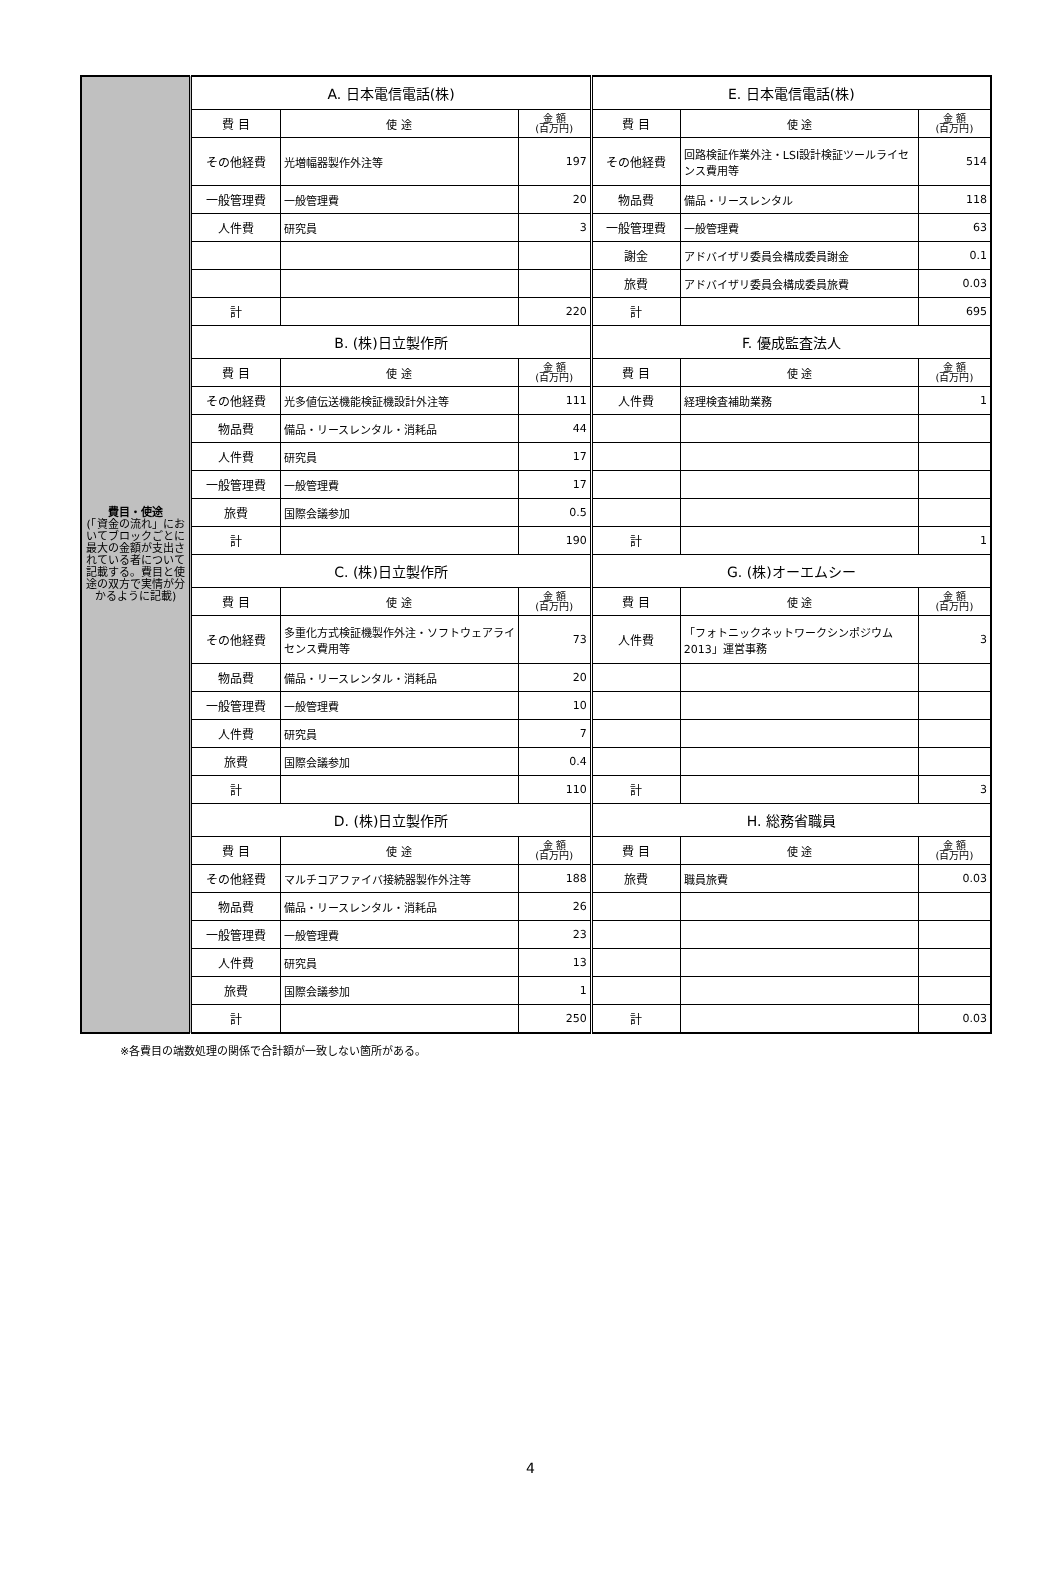| 費目・使途 (「資金の流れ」においてブロックごとに最大の金額が支出されている者について記載する。費目と使途の双方で実情が分かるように記載) | A. 日本電信電話(株) | | | E. 日本電信電話(株) | | |
| | 費 目 | 使 途 | 金 額 (百万円) | 費 目 | 使 途 | 金 額 (百万円) |
| | その他経費 | 光増幅器製作外注等 | 197 | その他経費 | 回路検証作業外注・LSI設計検証ツールライセンス費用等 | 514 |
| | 一般管理費 | 一般管理費 | 20 | 物品費 | 備品・リースレンタル | 118 |
| | 人件費 | 研究員 | 3 | 一般管理費 | 一般管理費 | 63 |
| | | | | 謝金 | アドバイザリ委員会構成委員謝金 | 0.1 |
| | | | | 旅費 | アドバイザリ委員会構成委員旅費 | 0.03 |
| | 計 | | 220 | 計 | | 695 |
| | B. (株)日立製作所 | | | F. 優成監査法人 | | |
| | 費 目 | 使 途 | 金 額 (百万円) | 費 目 | 使 途 | 金 額 (百万円) |
| | その他経費 | 光多値伝送機能検証機設計外注等 | 111 | 人件費 | 経理検査補助業務 | 1 |
| | 物品費 | 備品・リースレンタル・消耗品 | 44 | | | |
| | 人件費 | 研究員 | 17 | | | |
| | 一般管理費 | 一般管理費 | 17 | | | |
| | 旅費 | 国際会議参加 | 0.5 | | | |
| | 計 | | 190 | 計 | | 1 |
| | C. (株)日立製作所 | | | G. (株)オーエムシー | | |
| | 費 目 | 使 途 | 金 額 (百万円) | 費 目 | 使 途 | 金 額 (百万円) |
| | その他経費 | 多重化方式検証機製作外注・ソフトウェアライセンス費用等 | 73 | 人件費 | 「フォトニックネットワークシンポジウム2013」運営事務 | 3 |
| | 物品費 | 備品・リースレンタル・消耗品 | 20 | | | |
| | 一般管理費 | 一般管理費 | 10 | | | |
| | 人件費 | 研究員 | 7 | | | |
| | 旅費 | 国際会議参加 | 0.4 | | | |
| | 計 | | 110 | 計 | | 3 |
| | D. (株)日立製作所 | | | H. 総務省職員 | | |
| | 費 目 | 使 途 | 金 額 (百万円) | 費 目 | 使 途 | 金 額 (百万円) |
| | その他経費 | マルチコアファイバ接続器製作外注等 | 188 | 旅費 | 職員旅費 | 0.03 |
| | 物品費 | 備品・リースレンタル・消耗品 | 26 | | | |
| | 一般管理費 | 一般管理費 | 23 | | | |
| | 人件費 | 研究員 | 13 | | | |
| | 旅費 | 国際会議参加 | 1 | | | |
| | 計 | | 250 | 計 | | 0.03 |
※各費目の端数処理の関係で合計額が一致しない箇所がある。
4